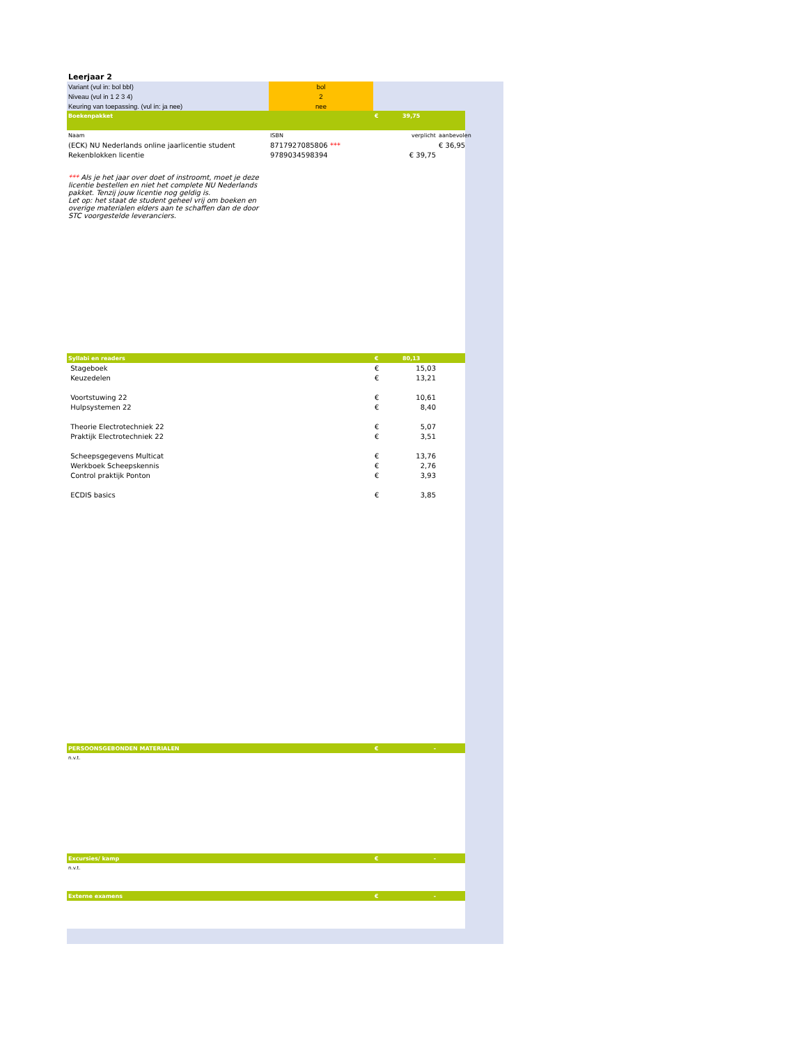| Leerjaar 2 | | | | |
| Variant (vul in: bol bbl) | bol | | | |
| Niveau (vul in 1 2 3 4) | 2 | | | |
| Keuring van toepassing. (vul in: ja nee) | nee | | | |
| Boekenpakket | | € | 39,75 | |
| Naam | ISBN | verplicht | | aanbevolen |
| (ECK) NU Nederlands online jaarlicentie student | 8717927085806 *** | | | € 36,95 |
| Rekenblokken licentie | 9789034598394 | | € 39,75 | |
| *** Als je het jaar over doet of instroomt, moet je deze licentie bestellen en niet het complete NU Nederlands pakket. Tenzij jouw licentie nog geldig is. Let op: het staat de student geheel vrij om boeken en overige materialen elders aan te schaffen dan de door STC voorgestelde leveranciers. | | | | |
| Syllabi en readers | | € | 80,13 | |
| Stageboek | | € | 15,03 | |
| Keuzedelen | | € | 13,21 | |
| Voortstuwing 22 | | € | 10,61 | |
| Hulpsystemen 22 | | € | 8,40 | |
| Theorie Electrotechniek 22 | | € | 5,07 | |
| Praktijk Electrotechniek 22 | | € | 3,51 | |
| Scheepsgegevens Multicat | | € | 13,76 | |
| Werkboek Scheepskennis | | € | 2,76 | |
| Control praktijk Ponton | | € | 3,93 | |
| ECDIS basics | | € | 3,85 | |
| PERSOONSGEBONDEN MATERIALEN | | € | - | |
| n.v.t. | | | | |
| Excursies/ kamp | | € | - | |
| n.v.t. | | | | |
| Externe examens | | € | - | |